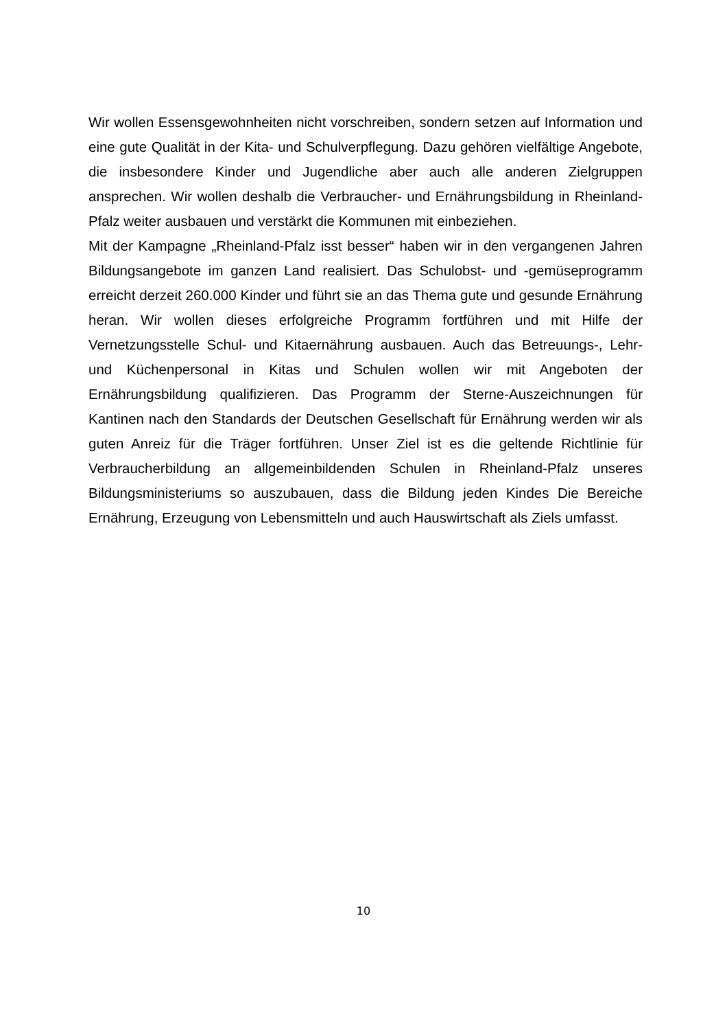Wir wollen Essensgewohnheiten nicht vorschreiben, sondern setzen auf Information und eine gute Qualität in der Kita- und Schulverpflegung. Dazu gehören vielfältige Angebote, die insbesondere Kinder und Jugendliche aber auch alle anderen Zielgruppen ansprechen. Wir wollen deshalb die Verbraucher- und Ernährungsbildung in Rheinland-Pfalz weiter ausbauen und verstärkt die Kommunen mit einbeziehen.
Mit der Kampagne „Rheinland-Pfalz isst besser“ haben wir in den vergangenen Jahren Bildungsangebote im ganzen Land realisiert. Das Schulobst- und -gemüseprogramm erreicht derzeit 260.000 Kinder und führt sie an das Thema gute und gesunde Ernährung heran. Wir wollen dieses erfolgreiche Programm fortführen und mit Hilfe der Vernetzungsstelle Schul- und Kitaernährung ausbauen. Auch das Betreuungs-, Lehr- und Küchenpersonal in Kitas und Schulen wollen wir mit Angeboten der Ernährungsbildung qualifizieren. Das Programm der Sterne-Auszeichnungen für Kantinen nach den Standards der Deutschen Gesellschaft für Ernährung werden wir als guten Anreiz für die Träger fortführen. Unser Ziel ist es die geltende Richtlinie für Verbraucherbildung an allgemeinbildenden Schulen in Rheinland-Pfalz unseres Bildungsministeriums so auszubauen, dass die Bildung jeden Kindes Die Bereiche Ernährung, Erzeugung von Lebensmitteln und auch Hauswirtschaft als Ziels umfasst.
10